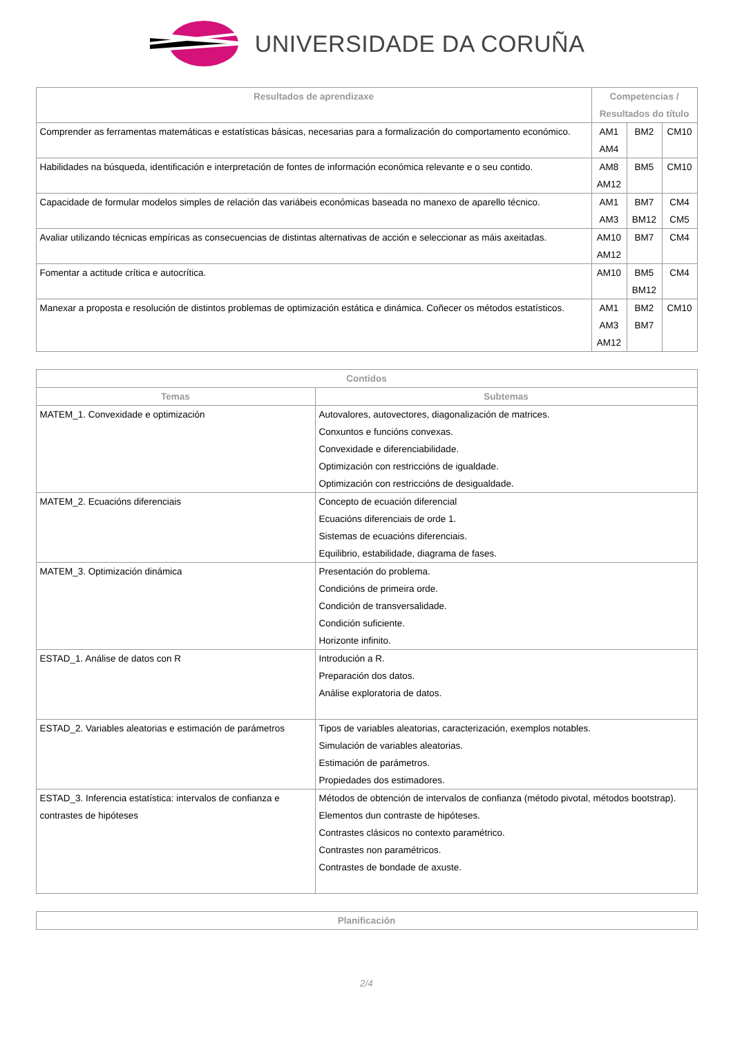UNIVERSIDADE DA CORUÑA
| Resultados de aprendizaxe | Competencias / Resultados do título | | |
| --- | --- | --- | --- |
| Comprender as ferramentas matemáticas e estatísticas básicas, necesarias para a formalización do comportamento económico. | AM1 AM4 | BM2 | CM10 |
| Habilidades na búsqueda, identificación e interpretación de fontes de información económica relevante e o seu contido. | AM8 AM12 | BM5 | CM10 |
| Capacidade de formular modelos simples de relación das variábeis económicas baseada no manexo de aparello técnico. | AM1 AM3 | BM7 BM12 | CM4 CM5 |
| Avaliar utilizando técnicas empíricas as consecuencias de distintas alternativas de acción e seleccionar as máis axeitadas. | AM10 AM12 | BM7 | CM4 |
| Fomentar a actitude crítica e autocrítica. | AM10 | BM5 BM12 | CM4 |
| Manexar a proposta e resolución de distintos problemas de optimización estática e dinámica. Coñecer os métodos estatísticos. | AM1 AM3 AM12 | BM2 BM7 | CM10 |
| Contidos | |
| --- | --- |
| Temas | Subtemas |
| MATEM_1. Convexidade e optimización | Autovalores, autovectores, diagonalización de matrices. Conxuntos e funcións convexas. Convexidade e diferenciabilidade. Optimización con restriccións de igualdade. Optimización con restriccións de desigualdade. |
| MATEM_2. Ecuacións diferenciais | Concepto de ecuación diferencial Ecuacións diferenciais de orde 1. Sistemas de ecuacións diferenciais. Equilibrio, estabilidade, diagrama de fases. |
| MATEM_3. Optimización dinámica | Presentación do problema. Condicións de primeira orde. Condición de transversalidade. Condición suficiente. Horizonte infinito. |
| ESTAD_1. Análise de datos con R | Introdución a R. Preparación dos datos. Análise exploratoria de datos. |
| ESTAD_2. Variables aleatorias e estimación de parámetros | Tipos de variables aleatorias, caracterización, exemplos notables. Simulación de variables aleatorias. Estimación de parámetros. Propiedades dos estimadores. |
| ESTAD_3. Inferencia estatística: intervalos de confianza e contrastes de hipóteses | Métodos de obtención de intervalos de confianza (método pivotal, métodos bootstrap). Elementos dun contraste de hipóteses. Contrastes clásicos no contexto paramétrico. Contrastes non paramétricos. Contrastes de bondade de axuste. |
| Planificación |
| --- |
2/4